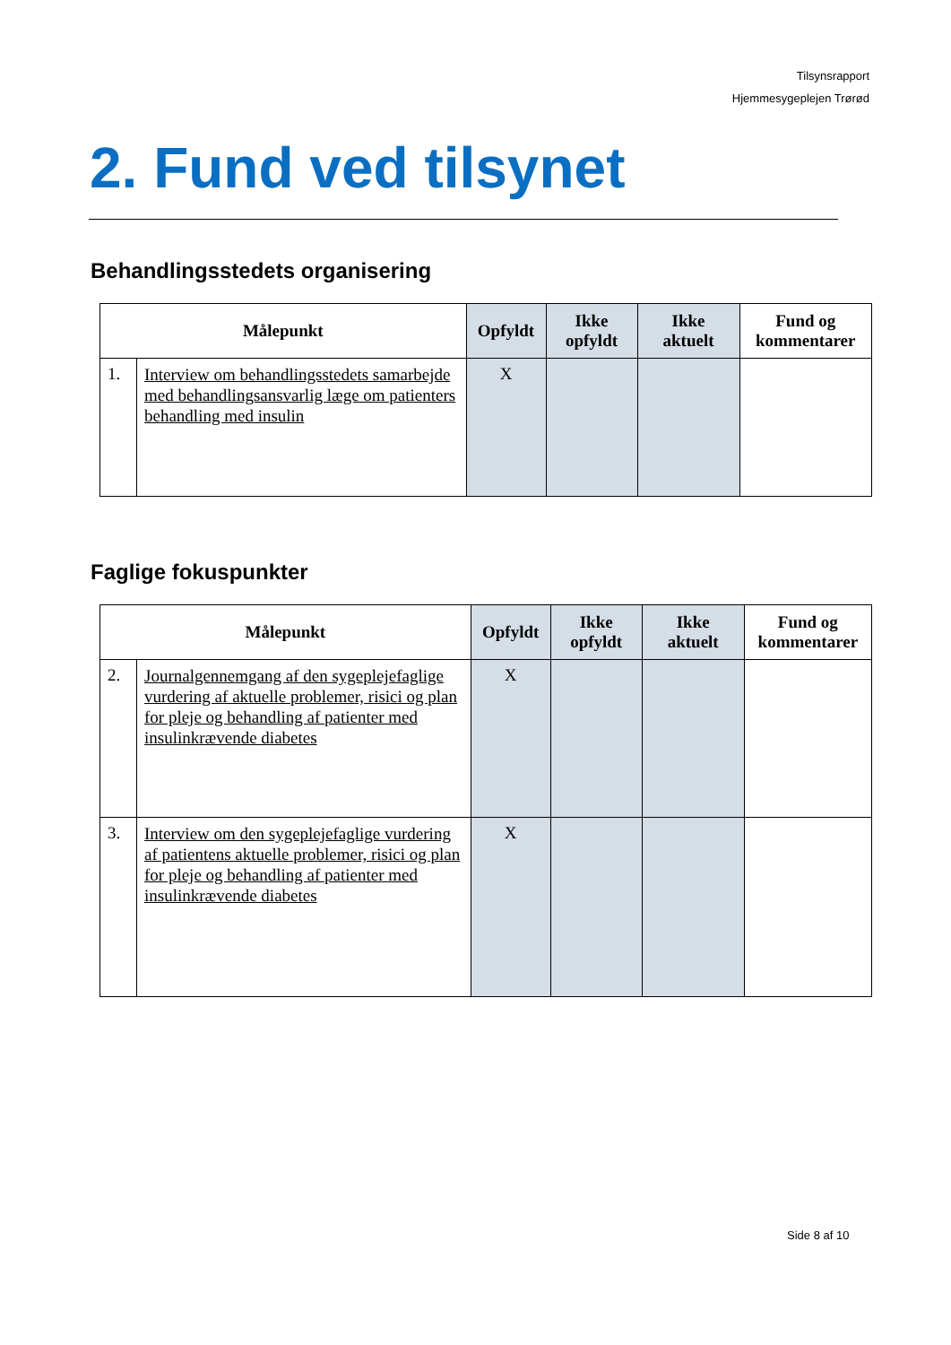Tilsynsrapport
Hjemmesygeplejen Trørød
2. Fund ved tilsynet
Behandlingsstedets organisering
| Målepunkt | | Opfyldt | Ikke opfyldt | Ikke aktuelt | Fund og kommentarer |
| --- | --- | --- | --- | --- | --- |
| 1. | Interview om behandlingsstedets samarbejde med behandlingsansvarlig læge om patienters behandling med insulin | X | | | |
Faglige fokuspunkter
| Målepunkt | | Opfyldt | Ikke opfyldt | Ikke aktuelt | Fund og kommentarer |
| --- | --- | --- | --- | --- | --- |
| 2. | Journalgennemgang af den sygeplejefaglige vurdering af aktuelle problemer, risici og plan for pleje og behandling af patienter med insulinkrævende diabetes | X | | | |
| 3. | Interview om den sygeplejefaglige vurdering af patientens aktuelle problemer, risici og plan for pleje og behandling af patienter med insulinkrævende diabetes | X | | | |
Side 8 af 10